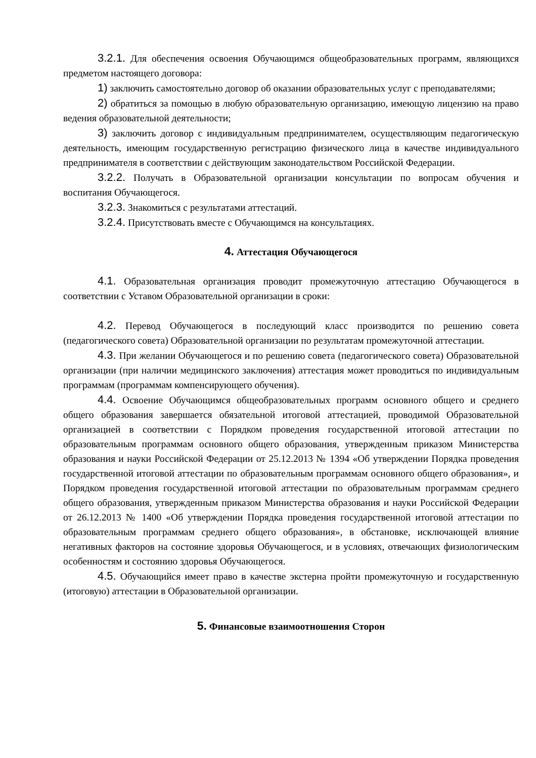3.2.1. Для обеспечения освоения Обучающимся общеобразовательных программ, являющихся предметом настоящего договора:
1) заключить самостоятельно договор об оказании образовательных услуг с преподавателями;
2) обратиться за помощью в любую образовательную организацию, имеющую лицензию на право ведения образовательной деятельности;
3) заключить договор с индивидуальным предпринимателем, осуществляющим педагогическую деятельность, имеющим государственную регистрацию физического лица в качестве индивидуального предпринимателя в соответствии с действующим законодательством Российской Федерации.
3.2.2. Получать в Образовательной организации консультации по вопросам обучения и воспитания Обучающегося.
3.2.3. Знакомиться с результатами аттестаций.
3.2.4. Присутствовать вместе с Обучающимся на консультациях.
4. Аттестация Обучающегося
4.1. Образовательная организация проводит промежуточную аттестацию Обучающегося в соответствии с Уставом Образовательной организации в сроки:
4.2. Перевод Обучающегося в последующий класс производится по решению совета (педагогического совета) Образовательной организации по результатам промежуточной аттестации.
4.3. При желании Обучающегося и по решению совета (педагогического совета) Образовательной организации (при наличии медицинского заключения) аттестация может проводиться по индивидуальным программам (программам компенсирующего обучения).
4.4. Освоение Обучающимся общеобразовательных программ основного общего и среднего общего образования завершается обязательной итоговой аттестацией, проводимой Образовательной организацией в соответствии с Порядком проведения государственной итоговой аттестации по образовательным программам основного общего образования, утвержденным приказом Министерства образования и науки Российской Федерации от 25.12.2013 № 1394 «Об утверждении Порядка проведения государственной итоговой аттестации по образовательным программам основного общего образования», и Порядком проведения государственной итоговой аттестации по образовательным программам среднего общего образования, утвержденным приказом Министерства образования и науки Российской Федерации от 26.12.2013 № 1400 «Об утверждении Порядка проведения государственной итоговой аттестации по образовательным программам среднего общего образования», в обстановке, исключающей влияние негативных факторов на состояние здоровья Обучающегося, и в условиях, отвечающих физиологическим особенностям и состоянию здоровья Обучающегося.
4.5. Обучающийся имеет право в качестве экстерна пройти промежуточную и государственную (итоговую) аттестации в Образовательной организации.
5. Финансовые взаимоотношения Сторон